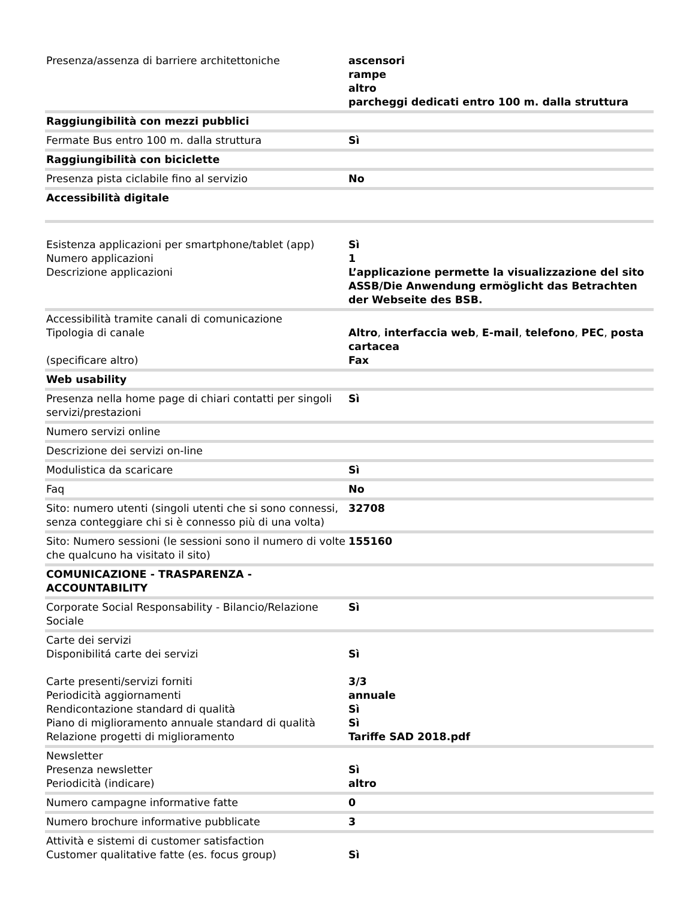| Presenza/assenza di barriere architettoniche | ascensori rampe altro parcheggi dedicati entro 100 m. dalla struttura |
| Raggiungibilità con mezzi pubblici | |
| Fermate Bus entro 100 m. dalla struttura | Sì |
| Raggiungibilità con biciclette | |
| Presenza pista ciclabile fino al servizio | No |
| Accessibilità digitale | |
| Esistenza applicazioni per smartphone/tablet (app) Numero applicazioni Descrizione applicazioni | Sì 1 L’applicazione permette la visualizzazione del sito ASSB/Die Anwendung ermöglicht das Betrachten der Webseite des BSB. |
| Accessibilità tramite canali di comunicazione Tipologia di canale (specificare altro) | Altro , interfaccia web , E-mail , telefono , PEC , posta cartacea Fax |
| Web usability | |
| Presenza nella home page di chiari contatti per singoli servizi/prestazioni | Sì |
| Numero servizi online | |
| Descrizione dei servizi on-line | |
| Modulistica da scaricare | Sì |
| Faq | No |
| Sito: numero utenti (singoli utenti che si sono connessi, senza conteggiare chi si è connesso più di una volta) | 32708 |
| Sito: Numero sessioni (le sessioni sono il numero di volte che qualcuno ha visitato il sito) | 155160 |
| COMUNICAZIONE - TRASPARENZA - ACCOUNTABILITY | |
| Corporate Social Responsability - Bilancio/Relazione Sociale | Sì |
| Carte dei servizi Disponibilitá carte dei servizi Carte presenti/servizi forniti Periodicità aggiornamenti Rendicontazione standard di qualità Piano di miglioramento annuale standard di qualità Relazione progetti di miglioramento | Sì 3/3 annuale Sì Sì Tariffe SAD 2018.pdf |
| Newsletter Presenza newsletter Periodicità (indicare) | Sì altro |
| Numero campagne informative fatte | 0 |
| Numero brochure informative pubblicate | 3 |
| Attività e sistemi di customer satisfaction Customer qualitative fatte (es. focus group) | Sì |